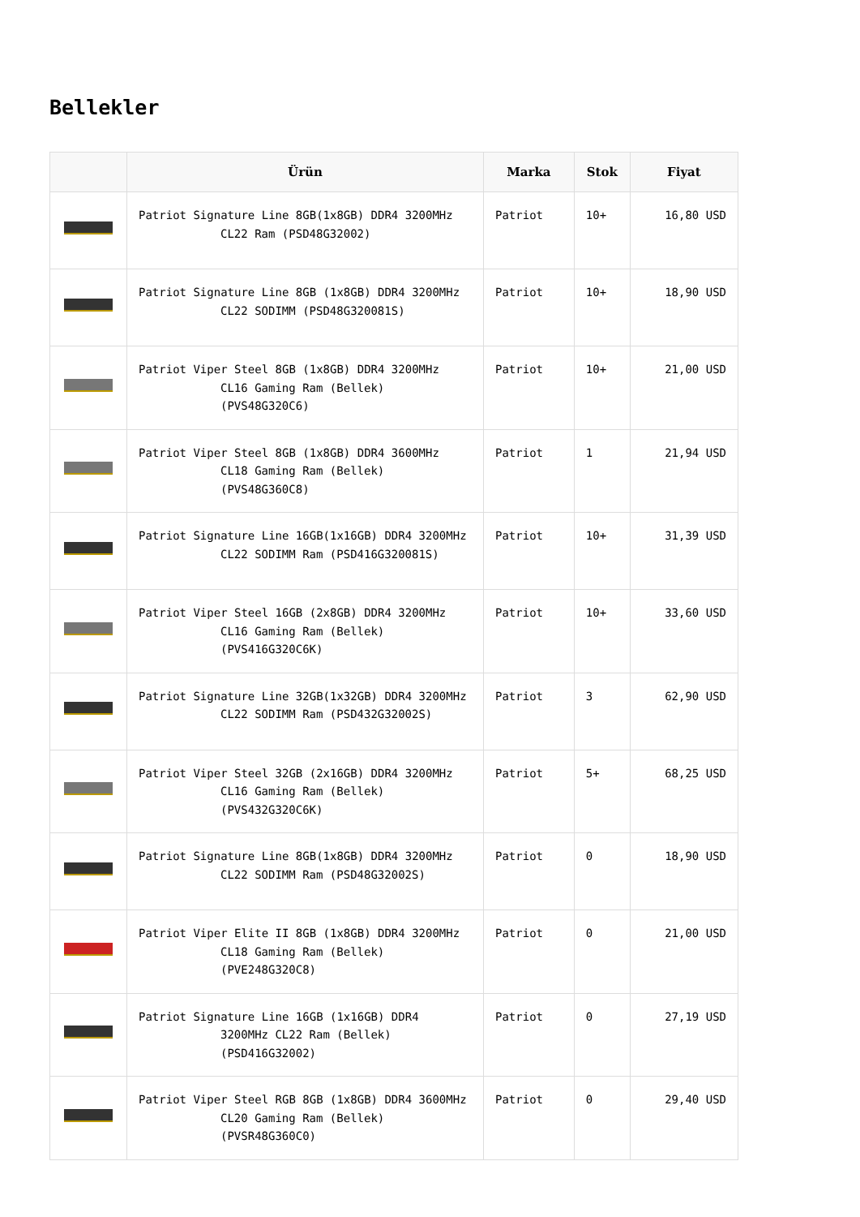Bellekler
| | Ürün | Marka | Stok | Fiyat |
| --- | --- | --- | --- | --- |
| | Patriot Signature Line 8GB(1x8GB) DDR4 3200MHz CL22 Ram (PSD48G32002) | Patriot | 10+ | 16,80 USD |
| | Patriot Signature Line 8GB (1x8GB) DDR4 3200MHz CL22 SODIMM (PSD48G320081S) | Patriot | 10+ | 18,90 USD |
| | Patriot Viper Steel 8GB (1x8GB) DDR4 3200MHz CL16 Gaming Ram (Bellek) (PVS48G320C6) | Patriot | 10+ | 21,00 USD |
| | Patriot Viper Steel 8GB (1x8GB) DDR4 3600MHz CL18 Gaming Ram (Bellek) (PVS48G360C8) | Patriot | 1 | 21,94 USD |
| | Patriot Signature Line 16GB(1x16GB) DDR4 3200MHz CL22 SODIMM Ram (PSD416G320081S) | Patriot | 10+ | 31,39 USD |
| | Patriot Viper Steel 16GB (2x8GB) DDR4 3200MHz CL16 Gaming Ram (Bellek) (PVS416G320C6K) | Patriot | 10+ | 33,60 USD |
| | Patriot Signature Line 32GB(1x32GB) DDR4 3200MHz CL22 SODIMM Ram (PSD432G32002S) | Patriot | 3 | 62,90 USD |
| | Patriot Viper Steel 32GB (2x16GB) DDR4 3200MHz CL16 Gaming Ram (Bellek) (PVS432G320C6K) | Patriot | 5+ | 68,25 USD |
| | Patriot Signature Line 8GB(1x8GB) DDR4 3200MHz CL22 SODIMM Ram (PSD48G32002S) | Patriot | 0 | 18,90 USD |
| | Patriot Viper Elite II 8GB (1x8GB) DDR4 3200MHz CL18 Gaming Ram (Bellek) (PVE248G320C8) | Patriot | 0 | 21,00 USD |
| | Patriot Signature Line 16GB (1x16GB) DDR4 3200MHz CL22 Ram (Bellek) (PSD416G32002) | Patriot | 0 | 27,19 USD |
| | Patriot Viper Steel RGB 8GB (1x8GB) DDR4 3600MHz CL20 Gaming Ram (Bellek) (PVSR48G360C0) | Patriot | 0 | 29,40 USD |